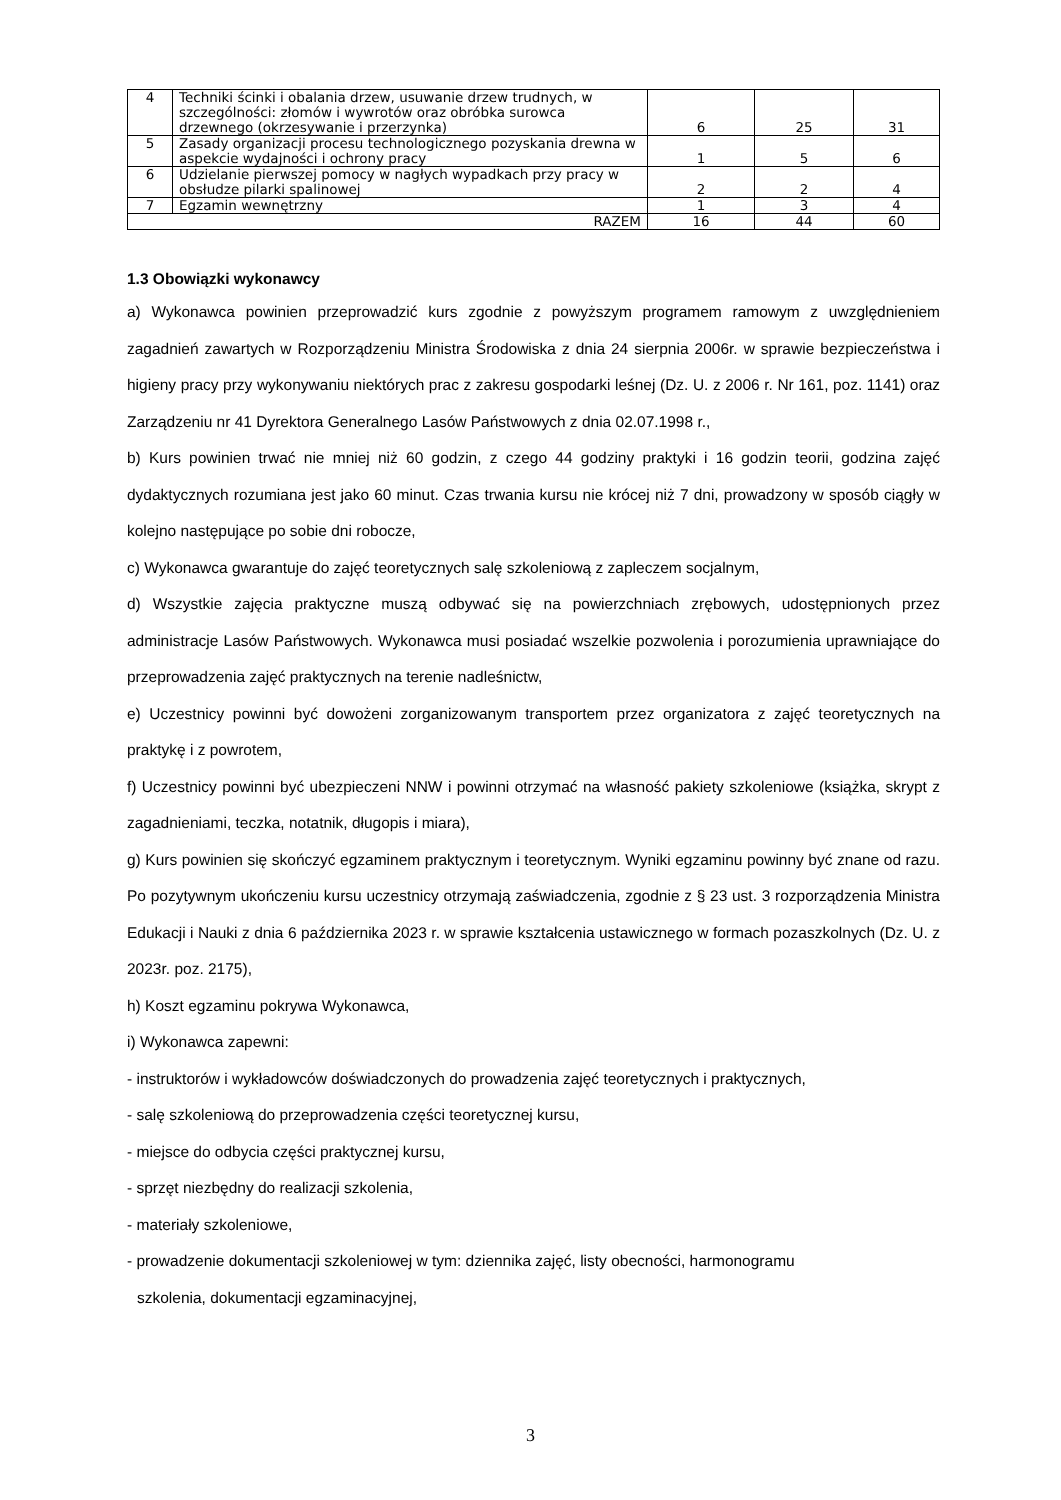| 4 | Techniki ścinki i obalania drzew, usuwanie drzew trudnych, w szczególności: złomów i wywrotów oraz obróbka surowca drzewnego (okrzesywanie i przerzynka) | 6 | 25 | 31 |
| 5 | Zasady organizacji procesu technologicznego pozyskania drewna w aspekcie wydajności i ochrony pracy | 1 | 5 | 6 |
| 6 | Udzielanie pierwszej pomocy w nagłych wypadkach przy pracy w obsłudze pilarki spalinowej | 2 | 2 | 4 |
| 7 | Egzamin wewnętrzny | 1 | 3 | 4 |
| RAZEM | | 16 | 44 | 60 |
1.3 Obowiązki wykonawcy
a) Wykonawca powinien przeprowadzić kurs zgodnie z powyższym programem ramowym z uwzględnieniem zagadnień zawartych w Rozporządzeniu Ministra Środowiska z dnia 24 sierpnia 2006r. w sprawie bezpieczeństwa i higieny pracy przy wykonywaniu niektórych prac z zakresu gospodarki leśnej (Dz. U. z 2006 r. Nr 161, poz. 1141) oraz Zarządzeniu nr 41 Dyrektora Generalnego Lasów Państwowych z dnia 02.07.1998 r.,
b) Kurs powinien trwać nie mniej niż 60 godzin, z czego 44 godziny praktyki i 16 godzin teorii, godzina zajęć dydaktycznych rozumiana jest jako 60 minut. Czas trwania kursu nie krócej niż 7 dni, prowadzony w sposób ciągły w kolejno następujące po sobie dni robocze,
c) Wykonawca gwarantuje do zajęć teoretycznych salę szkoleniową z zapleczem socjalnym,
d) Wszystkie zajęcia praktyczne muszą odbywać się na powierzchniach zrębowych, udostępnionych przez administracje Lasów Państwowych. Wykonawca musi posiadać wszelkie pozwolenia i porozumienia uprawniające do przeprowadzenia zajęć praktycznych na terenie nadleśnictw,
e) Uczestnicy powinni być dowożeni zorganizowanym transportem przez organizatora z zajęć teoretycznych na praktykę i z powrotem,
f) Uczestnicy powinni być ubezpieczeni NNW i powinni otrzymać na własność pakiety szkoleniowe (książka, skrypt z zagadnieniami, teczka, notatnik, długopis i miara),
g) Kurs powinien się skończyć egzaminem praktycznym i teoretycznym. Wyniki egzaminu powinny być znane od razu. Po pozytywnym ukończeniu kursu uczestnicy otrzymają zaświadczenia, zgodnie z § 23 ust. 3 rozporządzenia Ministra Edukacji i Nauki z dnia 6 października 2023 r. w sprawie kształcenia ustawicznego w formach pozaszkolnych (Dz. U. z 2023r. poz. 2175),
h) Koszt egzaminu pokrywa Wykonawca,
i) Wykonawca zapewni:
- instruktorów i wykładowców doświadczonych do prowadzenia zajęć teoretycznych i praktycznych,
- salę szkoleniową do przeprowadzenia części teoretycznej kursu,
- miejsce do odbycia części praktycznej kursu,
- sprzęt niezbędny do realizacji szkolenia,
- materiały szkoleniowe,
- prowadzenie dokumentacji szkoleniowej w tym: dziennika zajęć, listy obecności, harmonogramu
szkolenia, dokumentacji egzaminacyjnej,
3